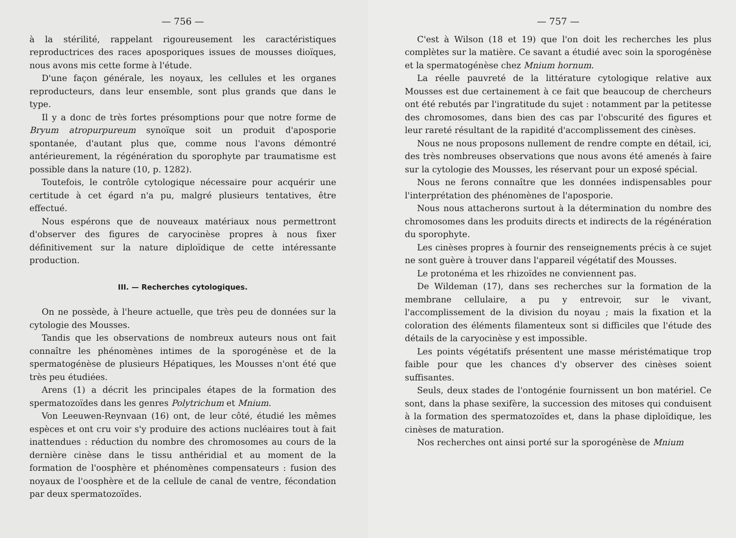— 756 —
à la stérilité, rappelant rigoureusement les caractéristiques reproductrices des races aposporiques issues de mousses dioïques, nous avons mis cette forme à l'étude.
D'une façon générale, les noyaux, les cellules et les organes reproducteurs, dans leur ensemble, sont plus grands que dans le type.
Il y a donc de très fortes présomptions pour que notre forme de Bryum atropurpureum synoïque soit un produit d'aposporie spontanée, d'autant plus que, comme nous l'avons démontré antérieurement, la régénération du sporophyte par traumatisme est possible dans la nature (10, p. 1282).
Toutefois, le contrôle cytologique nécessaire pour acquérir une certitude à cet égard n'a pu, malgré plusieurs tentatives, être effectué.
Nous espérons que de nouveaux matériaux nous permettront d'observer des figures de caryocinèse propres à nous fixer définitivement sur la nature diploïdique de cette intéressante production.
III. — Recherches cytologiques.
On ne possède, à l'heure actuelle, que très peu de données sur la cytologie des Mousses.
Tandis que les observations de nombreux auteurs nous ont fait connaître les phénomènes intimes de la sporogénèse et de la spermatogénèse de plusieurs Hépatiques, les Mousses n'ont été que très peu étudiées.
Arens (1) a décrit les principales étapes de la formation des spermatozoïdes dans les genres Polytrichum et Mnium.
Von Leeuwen-Reynvaan (16) ont, de leur côté, étudié les mêmes espèces et ont cru voir s'y produire des actions nucléaires tout à fait inattendues : réduction du nombre des chromosomes au cours de la dernière cinèse dans le tissu anthéridial et au moment de la formation de l'oosphère et phénomènes compensateurs : fusion des noyaux de l'oosphère et de la cellule de canal de ventre, fécondation par deux spermatozoïdes.
— 757 —
C'est à Wilson (18 et 19) que l'on doit les recherches les plus complètes sur la matière. Ce savant a étudié avec soin la sporogénèse et la spermatogénèse chez Mnium hornum.
La réelle pauvreté de la littérature cytologique relative aux Mousses est due certainement à ce fait que beaucoup de chercheurs ont été rebutés par l'ingratitude du sujet : notamment par la petitesse des chromosomes, dans bien des cas par l'obscurité des figures et leur rareté résultant de la rapidité d'accomplissement des cinèses.
Nous ne nous proposons nullement de rendre compte en détail, ici, des très nombreuses observations que nous avons été amenés à faire sur la cytologie des Mousses, les réservant pour un exposé spécial.
Nous ne ferons connaître que les données indispensables pour l'interprétation des phénomènes de l'aposporie.
Nous nous attacherons surtout à la détermination du nombre des chromosomes dans les produits directs et indirects de la régénération du sporophyte.
Les cinèses propres à fournir des renseignements précis à ce sujet ne sont guère à trouver dans l'appareil végétatif des Mousses.
Le protonéma et les rhizoïdes ne conviennent pas.
De Wildeman (17), dans ses recherches sur la formation de la membrane cellulaire, a pu y entrevoir, sur le vivant, l'accomplissement de la division du noyau ; mais la fixation et la coloration des éléments filamenteux sont si difficiles que l'étude des détails de la caryocinèse y est impossible.
Les points végétatifs présentent une masse méristématique trop faible pour que les chances d'y observer des cinèses soient suffisantes.
Seuls, deux stades de l'ontogénie fournissent un bon matériel. Ce sont, dans la phase sexifère, la succession des mitoses qui conduisent à la formation des spermatozoïdes et, dans la phase diploïdique, les cinèses de maturation.
Nos recherches ont ainsi porté sur la sporogénèse de Mnium